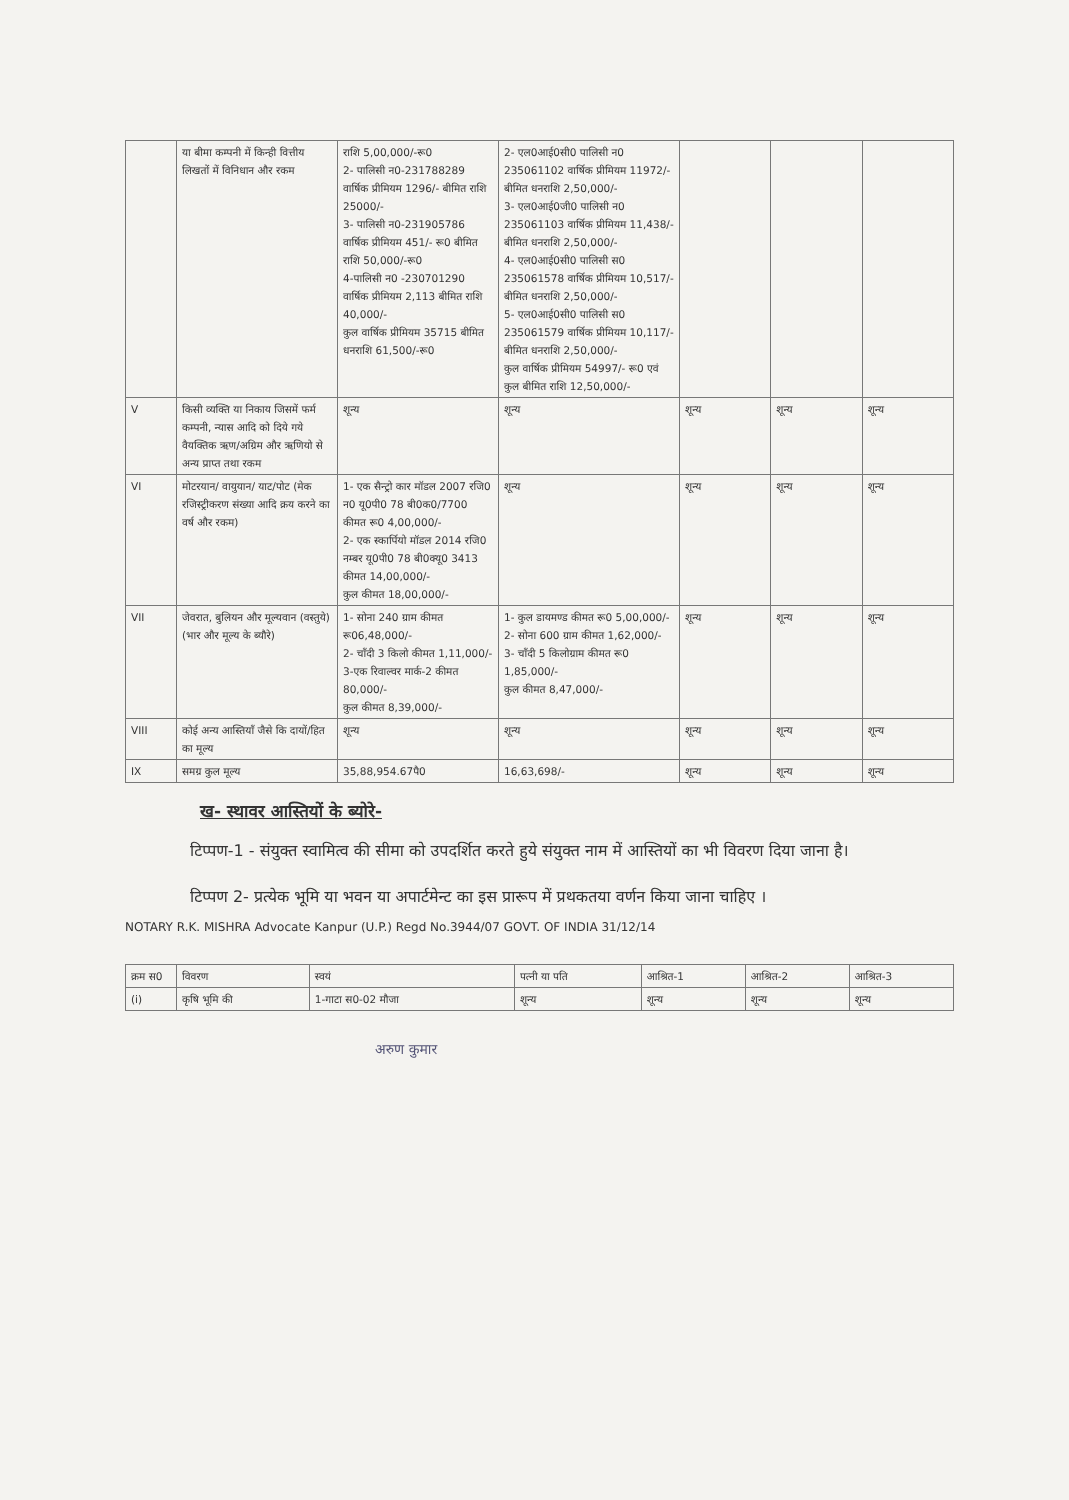| | या बीमा कम्पनी में किन्ही वित्तीय लिखतों में विनिधान और रकम | राशि 5,00,000/-रू0 2- पालिसी न0-231788289 वार्षिक प्रीमियम 1296/- बीमित राशि 25000/- 3- पालिसी न0-231905786 वार्षिक प्रीमियम 451/- रू0 बीमित राशि 50,000/-रू0 4-पालिसी न0 -230701290 वार्षिक प्रीमियम 2,113 बीमित राशि 40,000/- कुल वार्षिक प्रीमियम 35715 बीमित धनराशि 61,500/-रू0 | 2- एल0आई0सी0 पालिसी न0 235061102 वार्षिक प्रीमियम 11972/- बीमित धनराशि 2,50,000/- 3- एल0आई0जी0 पालिसी न0 235061103 वार्षिक प्रीमियम 11,438/- बीमित धनराशि 2,50,000/- 4- एल0आई0सी0 पालिसी स0 235061578 वार्षिक प्रीमियम 10,517/- बीमित धनराशि 2,50,000/- 5- एल0आई0सी0 पालिसी स0 235061579 वार्षिक प्रीमियम 10,117/- बीमित धनराशि 2,50,000/- कुल वार्षिक प्रीमियम 54997/- रू0 एवं कुल बीमित राशि 12,50,000/- | | | |
| V | किसी व्यक्ति या निकाय जिसमें फर्म कम्पनी, न्यास आदि को दिये गये वैयक्तिक ऋण/अग्रिम और ऋणियो से अन्य प्राप्त तथा रकम | शून्य | शून्य | शून्य | शून्य | शून्य |
| VI | मोटरयान/ वायुयान/ याट/पोट (मेक रजिस्ट्रीकरण संख्या आदि क्रय करने का वर्ष और रकम) | 1- एक सैन्ट्रो कार मॉडल 2007 रजि0 न0 यू0पी0 78 बी0क0/7700 कीमत रू0 4,00,000/- 2- एक स्कार्पियो मॉडल 2014 रजि0 नम्बर यू0पी0 78 बी0क्यू0 3413 कीमत 14,00,000/- कुल कीमत 18,00,000/- | शून्य | शून्य | शून्य | शून्य |
| VII | जेवरात, बुलियन और मूल्यवान (वस्तुये) (भार और मूल्य के ब्यौरे) | 1- सोना 240 ग्राम कीमत रू06,48,000/- 2- चाँदी 3 किलो कीमत 1,11,000/- 3-एक रिवाल्वर मार्क-2 कीमत 80,000/- कुल कीमत 8,39,000/- | 1- कुल डायमण्ड कीमत रू0 5,00,000/- 2- सोना 600 ग्राम कीमत 1,62,000/- 3- चाँदी 5 किलोग्राम कीमत रू0 1,85,000/- कुल कीमत 8,47,000/- | शून्य | शून्य | शून्य |
| VIII | कोई अन्य आस्तियाँ जैसे कि दायों/हित का मूल्य | शून्य | शून्य | शून्य | शून्य | शून्य |
| IX | समग्र कुल मूल्य | 35,88,954.67पै0 | 16,63,698/- | शून्य | शून्य | शून्य |
ख- स्थावर आस्तियों के ब्योरे-
टिप्पण-1 - संयुक्त स्वामित्व की सीमा को उपदर्शित करते हुये संयुक्त नाम में आस्तियों का भी विवरण दिया जाना है।
टिप्पण 2- प्रत्येक भूमि या भवन या अपार्टमेन्ट का इस प्रारूप में प्रथकतया वर्णन किया जाना चाहिए ।
NOTARY R.K. MISHRA Advocate Kanpur (U.P.) Regd No.3944/07 GOVT. OF INDIA 31/12/14
| क्रम स0 | विवरण | स्वयं | पत्नी या पति | आश्रित-1 | आश्रित-2 | आश्रित-3 |
| --- | --- | --- | --- | --- | --- | --- |
| (i) | कृषि भूमि की | 1-गाटा स0-02 मौजा | शून्य | शून्य | शून्य | शून्य |
अरुण कुमार